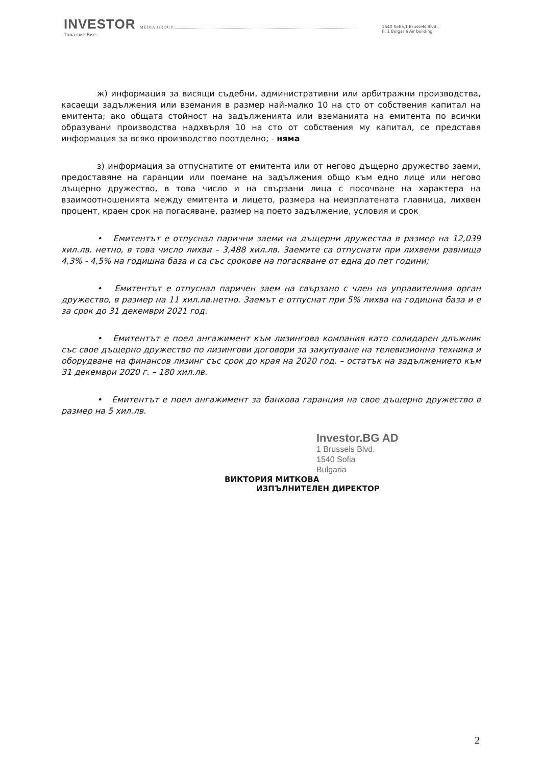INVESTOR MEDIA GROUP
Това сме Вие.
1540 Sofia,1 Brussels Blvd.,
fl. 1 Bulgaria Air building
ж) информация за висящи съдебни, административни или арбитражни производства, касаещи задължения или вземания в размер най-малко 10 на сто от собствения капитал на емитента; ако общата стойност на задълженията или вземанията на емитента по всички образувани производства надхвърля 10 на сто от собствения му капитал, се представя информация за всяко производство поотделно; - няма
з) информация за отпуснатите от емитента или от негово дъщерно дружество заеми, предоставяне на гаранции или поемане на задължения общо към едно лице или негово дъщерно дружество, в това число и на свързани лица с посочване на характера на взаимоотношенията между емитента и лицето, размера на неизплатената главница, лихвен процент, краен срок на погасяване, размер на поето задължение, условия и срок
• Емитентът е отпуснал парични заеми на дъщерни дружества в размер на 12,039 хил.лв. нетно, в това число лихви – 3,488 хил.лв. Заемите са отпуснати при лихвени равнища 4,3% - 4,5% на годишна база и са със срокове на погасяване от една до пет години;
• Емитентът е отпуснал паричен заем на свързано с член на управителния орган дружество, в размер на 11 хил.лв.нетно. Заемът е отпуснат при 5% лихва на годишна база и е за срок до 31 декември 2021 год.
• Емитентът е поел ангажимент към лизингова компания като солидарен длъжник със свое дъщерно дружество по лизингови договори за закупуване на телевизионна техника и оборудване на финансов лизинг със срок до края на 2020 год. – остатък на задължението към 31 декември 2020 г. – 180 хил.лв.
• Емитентът е поел ангажимент за банкова гаранция на свое дъщерно дружество в размер на 5 хил.лв.
Investor.BG AD
1 Brussels Blvd.
1540 Sofia
Bulgaria
ВИКТОРИЯ МИТКОВА
ИЗПЪЛНИТЕЛЕН ДИРЕКТОР
2